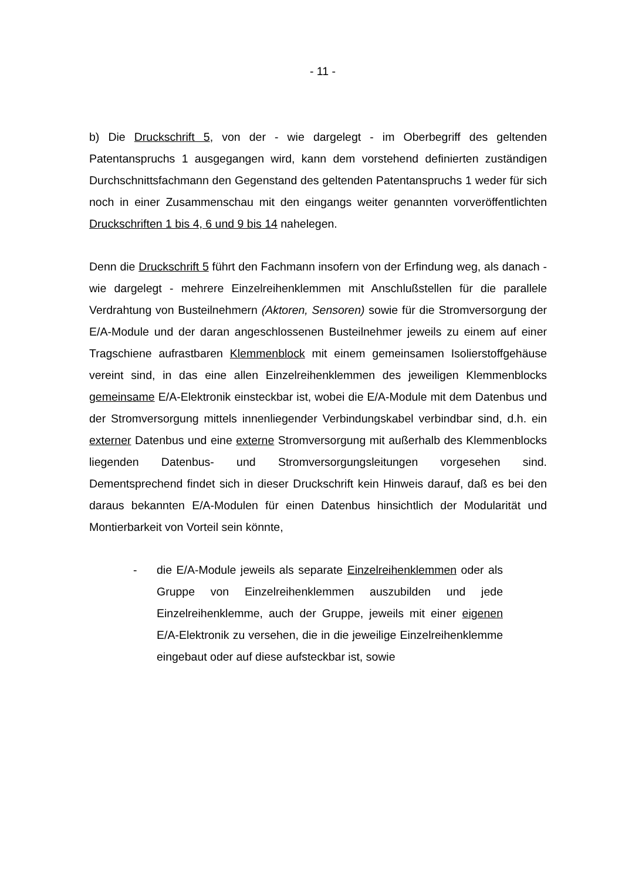- 11 -
b) Die Druckschrift 5, von der - wie dargelegt - im Oberbegriff des geltenden Patentanspruchs 1 ausgegangen wird, kann dem vorstehend definierten zuständigen Durchschnittsfachmann den Gegenstand des geltenden Patentanspruchs 1 weder für sich noch in einer Zusammenschau mit den eingangs weiter genannten vorveröffentlichten Druckschriften 1 bis 4, 6 und 9 bis 14 nahelegen.
Denn die Druckschrift 5 führt den Fachmann insofern von der Erfindung weg, als danach - wie dargelegt - mehrere Einzelreihenklemmen mit Anschlußstellen für die parallele Verdrahtung von Busteilnehmern (Aktoren, Sensoren) sowie für die Stromversorgung der E/A-Module und der daran angeschlossenen Busteilnehmer jeweils zu einem auf einer Tragschiene aufrastbaren Klemmenblock mit einem gemeinsamen Isolierstoffgehäuse vereint sind, in das eine allen Einzelreihenklemmen des jeweiligen Klemmenblocks gemeinsame E/A-Elektronik einsteckbar ist, wobei die E/A-Module mit dem Datenbus und der Stromversorgung mittels innenliegender Verbindungskabel verbindbar sind, d.h. ein externer Datenbus und eine externe Stromversorgung mit außerhalb des Klemmenblocks liegenden Datenbus- und Stromversorgungsleitungen vorgesehen sind. Dementsprechend findet sich in dieser Druckschrift kein Hinweis darauf, daß es bei den daraus bekannten E/A-Modulen für einen Datenbus hinsichtlich der Modularität und Montierbarkeit von Vorteil sein könnte,
- die E/A-Module jeweils als separate Einzelreihenklemmen oder als Gruppe von Einzelreihenklemmen auszubilden und jede Einzelreihenklemme, auch der Gruppe, jeweils mit einer eigenen E/A-Elektronik zu versehen, die in die jeweilige Einzelreihenklemme eingebaut oder auf diese aufsteckbar ist, sowie